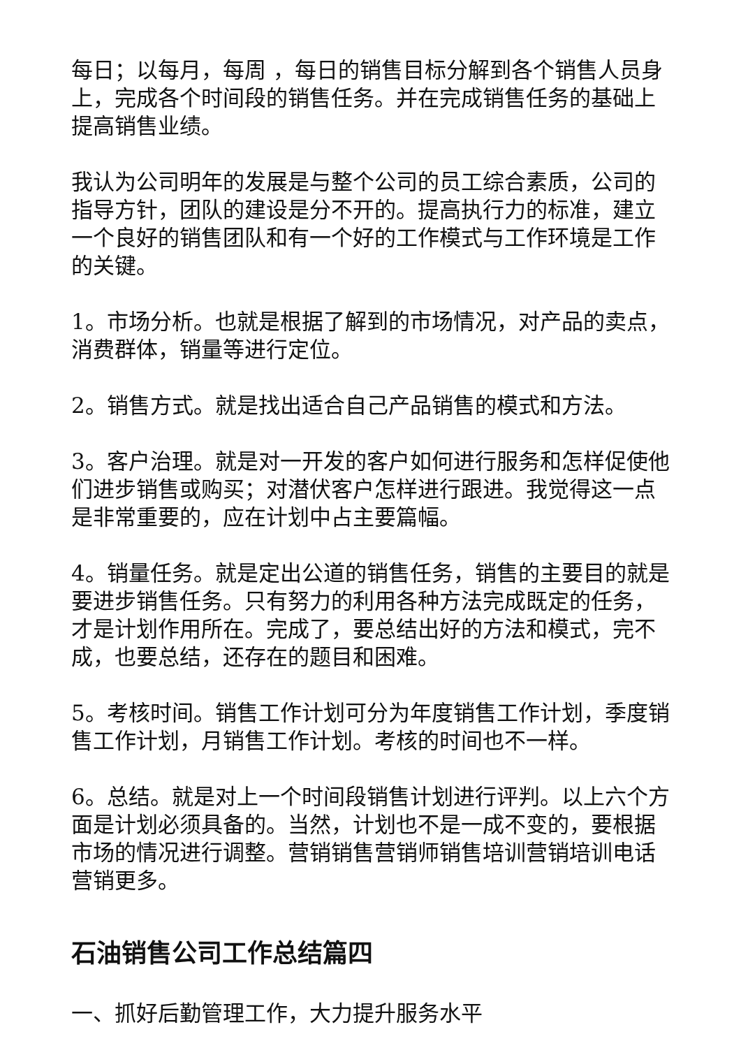每日；以每月，每周 ，每日的销售目标分解到各个销售人员身上，完成各个时间段的销售任务。并在完成销售任务的基础上提高销售业绩。
我认为公司明年的发展是与整个公司的员工综合素质，公司的指导方针，团队的建设是分不开的。提高执行力的标准，建立一个良好的销售团队和有一个好的工作模式与工作环境是工作的关键。
1。市场分析。也就是根据了解到的市场情况，对产品的卖点，消费群体，销量等进行定位。
2。销售方式。就是找出适合自己产品销售的模式和方法。
3。客户治理。就是对一开发的客户如何进行服务和怎样促使他们进步销售或购买；对潜伏客户怎样进行跟进。我觉得这一点是非常重要的，应在计划中占主要篇幅。
4。销量任务。就是定出公道的销售任务，销售的主要目的就是要进步销售任务。只有努力的利用各种方法完成既定的任务，才是计划作用所在。完成了，要总结出好的方法和模式，完不成，也要总结，还存在的题目和困难。
5。考核时间。销售工作计划可分为年度销售工作计划，季度销售工作计划，月销售工作计划。考核的时间也不一样。
6。总结。就是对上一个时间段销售计划进行评判。以上六个方面是计划必须具备的。当然，计划也不是一成不变的，要根据市场的情况进行调整。营销销售营销师销售培训营销培训电话营销更多。
石油销售公司工作总结篇四
一、抓好后勤管理工作，大力提升服务水平